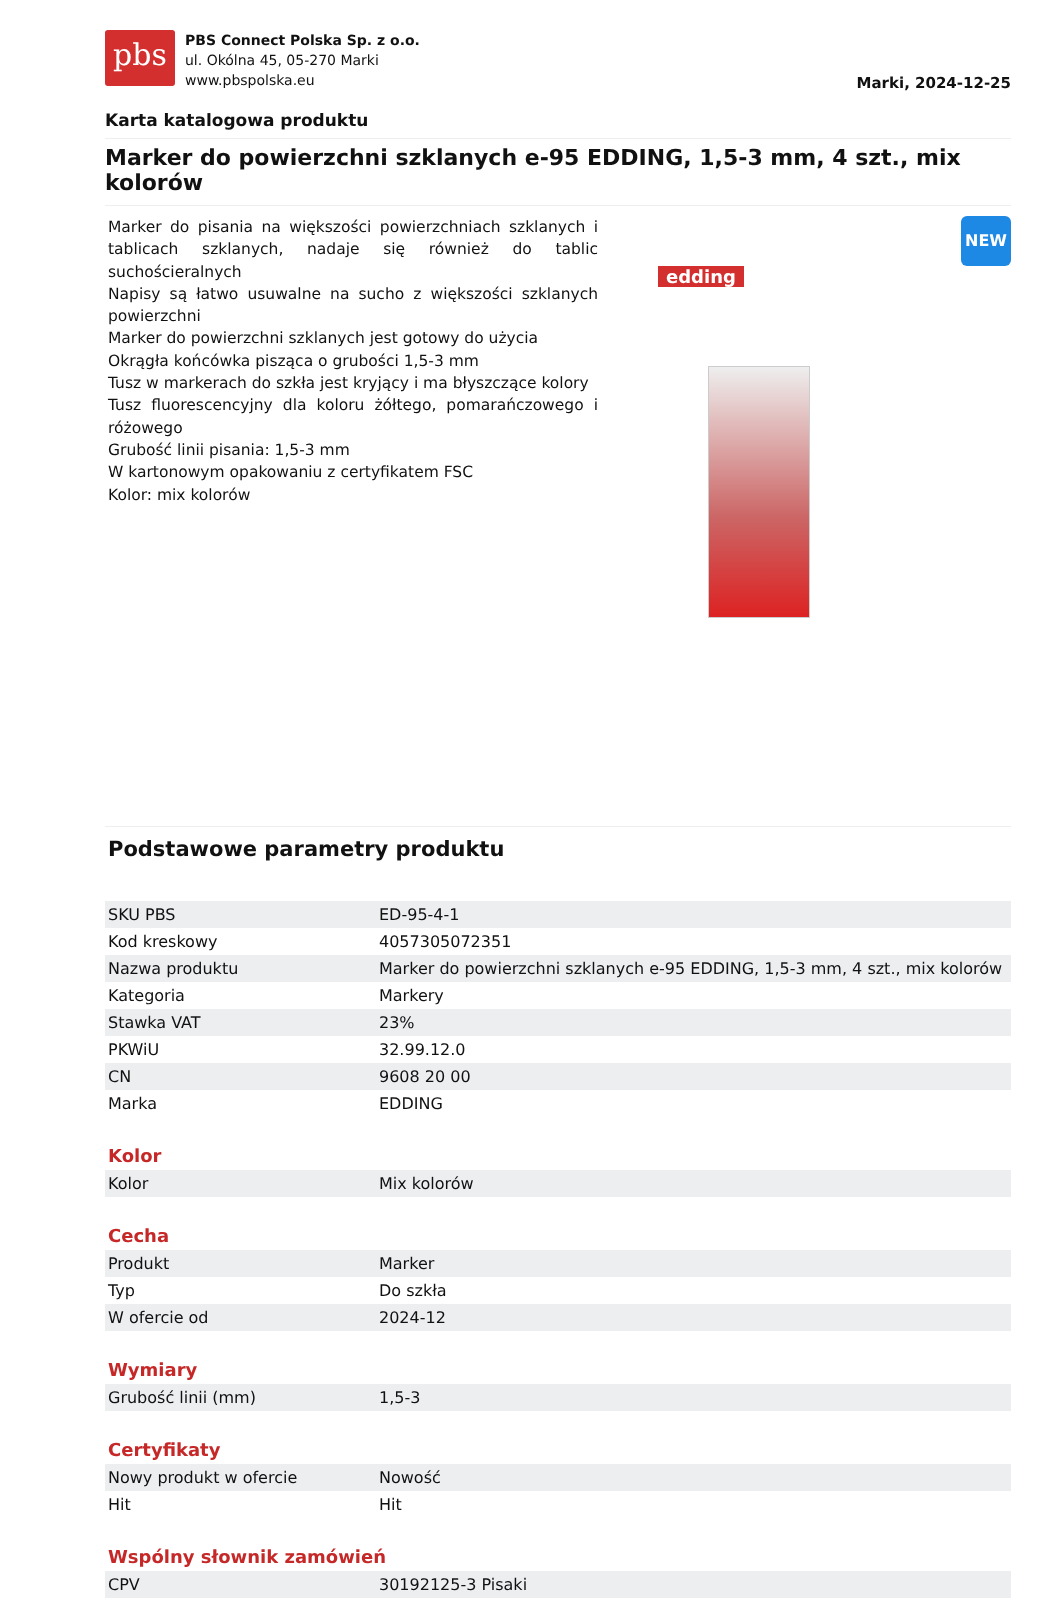pbs
PBS Connect Polska Sp. z o.o.
ul. Okólna 45, 05-270 Marki
www.pbspolska.eu
Marki, 2024-12-25
Karta katalogowa produktu
Marker do powierzchni szklanych e-95 EDDING, 1,5-3 mm, 4 szt., mix kolorów
Marker do pisania na większości powierzchniach szklanych i tablicach szklanych, nadaje się również do tablic suchościeralnych
Napisy są łatwo usuwalne na sucho z większości szklanych powierzchni
Marker do powierzchni szklanych jest gotowy do użycia
Okrągła końcówka pisząca o grubości 1,5-3 mm
Tusz w markerach do szkła jest kryjący i ma błyszczące kolory
Tusz fluorescencyjny dla koloru żółtego, pomarańczowego i różowego
Grubość linii pisania: 1,5-3 mm
W kartonowym opakowaniu z certyfikatem FSC
Kolor: mix kolorów
edding
NEW
Podstawowe parametry produktu
| SKU PBS | ED-95-4-1 |
| Kod kreskowy | 4057305072351 |
| Nazwa produktu | Marker do powierzchni szklanych e-95 EDDING, 1,5-3 mm, 4 szt., mix kolorów |
| Kategoria | Markery |
| Stawka VAT | 23% |
| PKWiU | 32.99.12.0 |
| CN | 9608 20 00 |
| Marka | EDDING |
Kolor
| Kolor | Mix kolorów |
Cecha
| Produkt | Marker |
| Typ | Do szkła |
| W ofercie od | 2024-12 |
Wymiary
| Grubość linii (mm) | 1,5-3 |
Certyfikaty
| Nowy produkt w ofercie | Nowość |
| Hit | Hit |
Wspólny słownik zamówień
| CPV | 30192125-3 Pisaki |